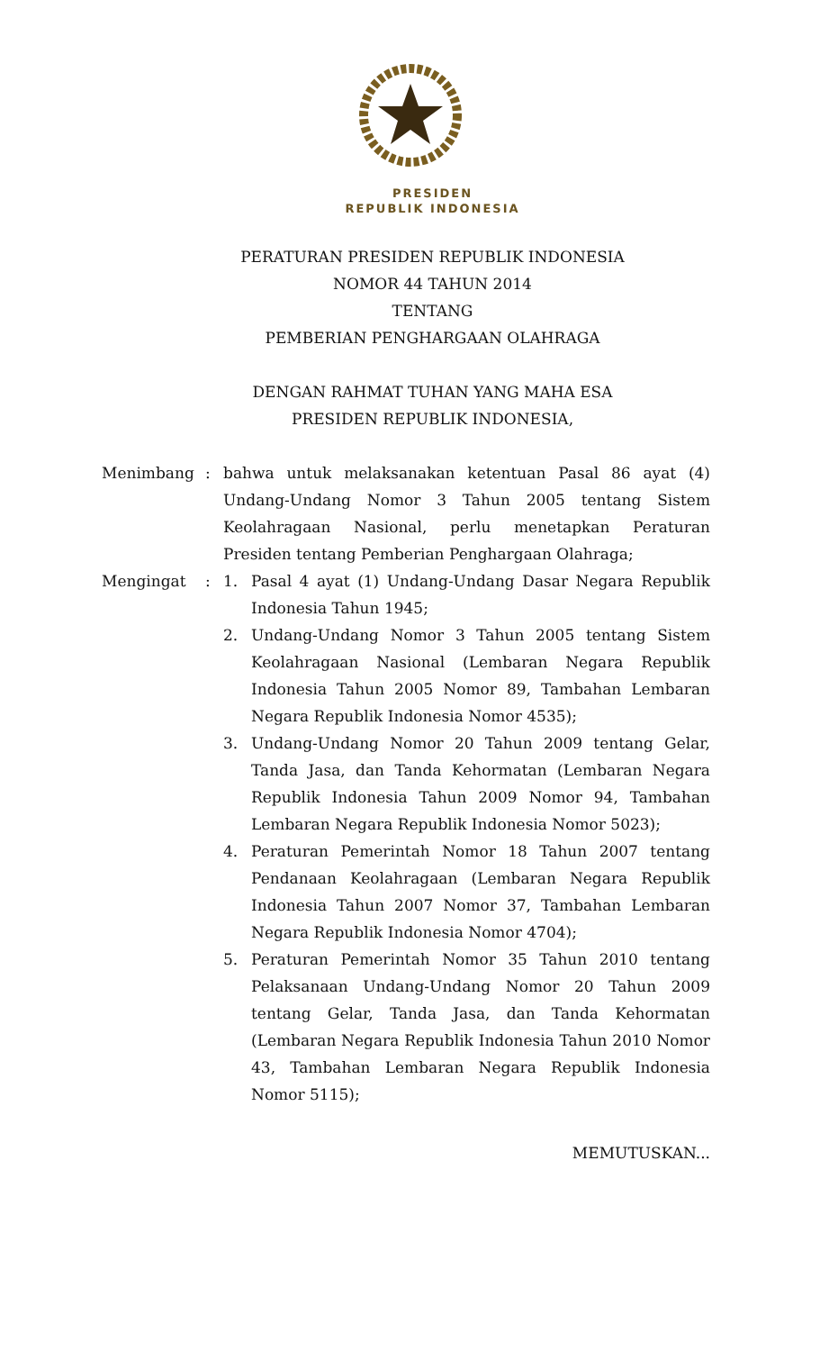PRESIDEN
REPUBLIK INDONESIA
PERATURAN PRESIDEN REPUBLIK INDONESIA
NOMOR 44 TAHUN 2014
TENTANG
PEMBERIAN PENGHARGAAN OLAHRAGA
DENGAN RAHMAT TUHAN YANG MAHA ESA
PRESIDEN REPUBLIK INDONESIA,
Menimbang : bahwa untuk melaksanakan ketentuan Pasal 86 ayat (4) Undang-Undang Nomor 3 Tahun 2005 tentang Sistem Keolahragaan Nasional, perlu menetapkan Peraturan Presiden tentang Pemberian Penghargaan Olahraga;
Mengingat : 1. Pasal 4 ayat (1) Undang-Undang Dasar Negara Republik Indonesia Tahun 1945;
2. Undang-Undang Nomor 3 Tahun 2005 tentang Sistem Keolahragaan Nasional (Lembaran Negara Republik Indonesia Tahun 2005 Nomor 89, Tambahan Lembaran Negara Republik Indonesia Nomor 4535);
3. Undang-Undang Nomor 20 Tahun 2009 tentang Gelar, Tanda Jasa, dan Tanda Kehormatan (Lembaran Negara Republik Indonesia Tahun 2009 Nomor 94, Tambahan Lembaran Negara Republik Indonesia Nomor 5023);
4. Peraturan Pemerintah Nomor 18 Tahun 2007 tentang Pendanaan Keolahragaan (Lembaran Negara Republik Indonesia Tahun 2007 Nomor 37, Tambahan Lembaran Negara Republik Indonesia Nomor 4704);
5. Peraturan Pemerintah Nomor 35 Tahun 2010 tentang Pelaksanaan Undang-Undang Nomor 20 Tahun 2009 tentang Gelar, Tanda Jasa, dan Tanda Kehormatan (Lembaran Negara Republik Indonesia Tahun 2010 Nomor 43, Tambahan Lembaran Negara Republik Indonesia Nomor 5115);
MEMUTUSKAN...